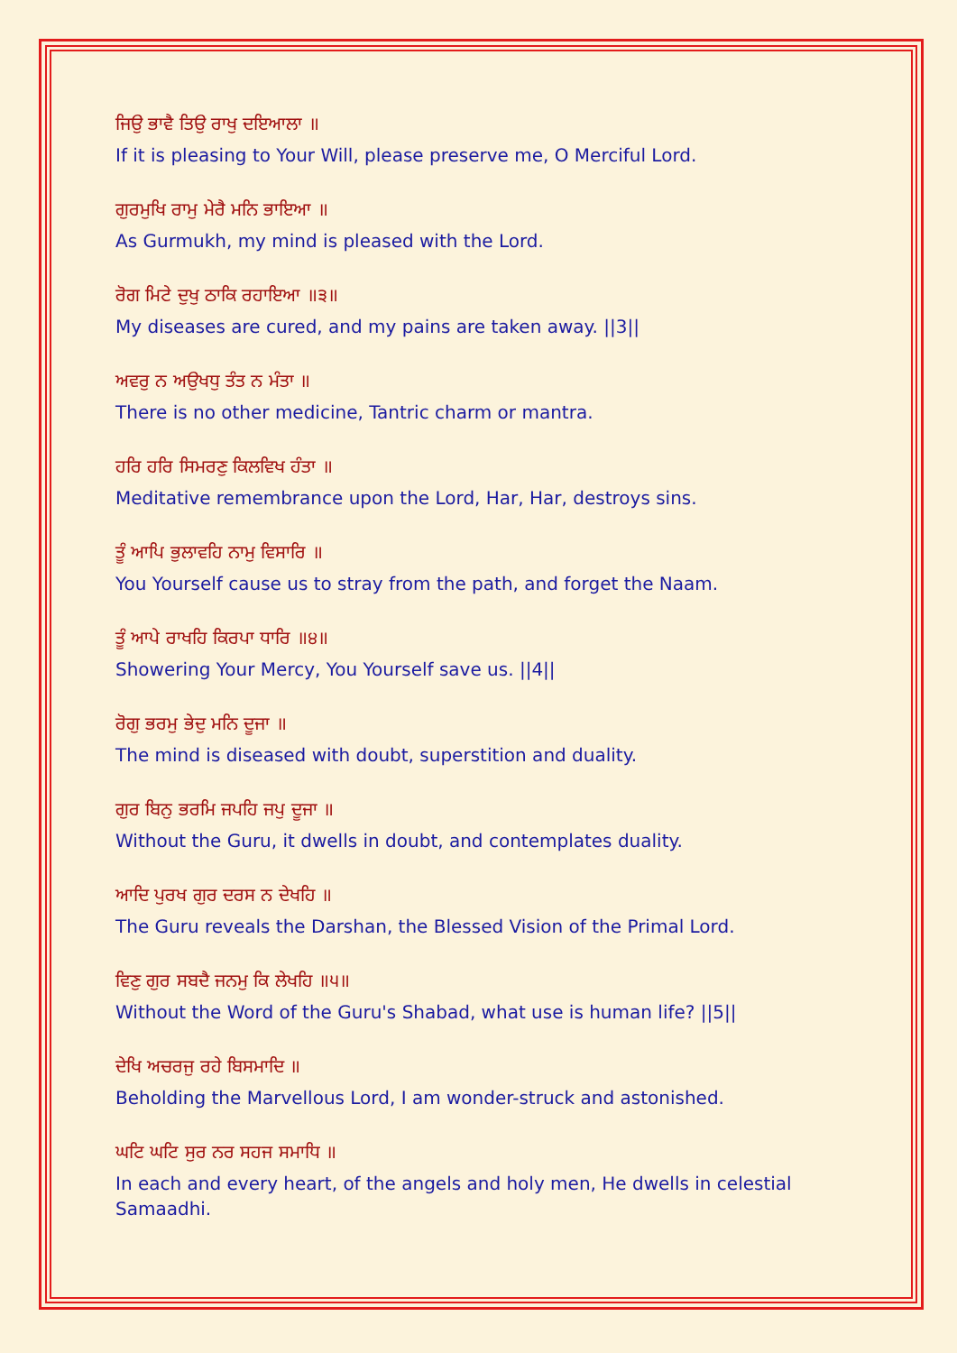ਜਿਉ ਭਾਵੈ ਤਿਉ ਰਾਖੁ ਦਇਆਲਾ ॥
If it is pleasing to Your Will, please preserve me, O Merciful Lord.
ਗੁਰਮੁਖਿ ਰਾਮੁ ਮੇਰੈ ਮਨਿ ਭਾਇਆ ॥
As Gurmukh, my mind is pleased with the Lord.
ਰੋਗ ਮਿਟੇ ਦੁਖੁ ਠਾਕਿ ਰਹਾਇਆ ॥੩॥
My diseases are cured, and my pains are taken away. ||3||
ਅਵਰੁ ਨ ਅਉਖਧੁ ਤੰਤ ਨ ਮੰਤਾ ॥
There is no other medicine, Tantric charm or mantra.
ਹਰਿ ਹਰਿ ਸਿਮਰਣੁ ਕਿਲਵਿਖ ਹੰਤਾ ॥
Meditative remembrance upon the Lord, Har, Har, destroys sins.
ਤੂੰ ਆਪਿ ਭੁਲਾਵਹਿ ਨਾਮੁ ਵਿਸਾਰਿ ॥
You Yourself cause us to stray from the path, and forget the Naam.
ਤੂੰ ਆਪੇ ਰਾਖਹਿ ਕਿਰਪਾ ਧਾਰਿ ॥੪॥
Showering Your Mercy, You Yourself save us. ||4||
ਰੋਗੁ ਭਰਮੁ ਭੇਦੁ ਮਨਿ ਦੂਜਾ ॥
The mind is diseased with doubt, superstition and duality.
ਗੁਰ ਬਿਨੁ ਭਰਮਿ ਜਪਹਿ ਜਪੁ ਦੂਜਾ ॥
Without the Guru, it dwells in doubt, and contemplates duality.
ਆਦਿ ਪੁਰਖ ਗੁਰ ਦਰਸ ਨ ਦੇਖਹਿ ॥
The Guru reveals the Darshan, the Blessed Vision of the Primal Lord.
ਵਿਣੁ ਗੁਰ ਸਬਦੈ ਜਨਮੁ ਕਿ ਲੇਖਹਿ ॥੫॥
Without the Word of the Guru's Shabad, what use is human life? ||5||
ਦੇਖਿ ਅਚਰਜੁ ਰਹੇ ਬਿਸਮਾਦਿ ॥
Beholding the Marvellous Lord, I am wonder-struck and astonished.
ਘਟਿ ਘਟਿ ਸੁਰ ਨਰ ਸਹਜ ਸਮਾਧਿ ॥
In each and every heart, of the angels and holy men, He dwells in celestial Samaadhi.